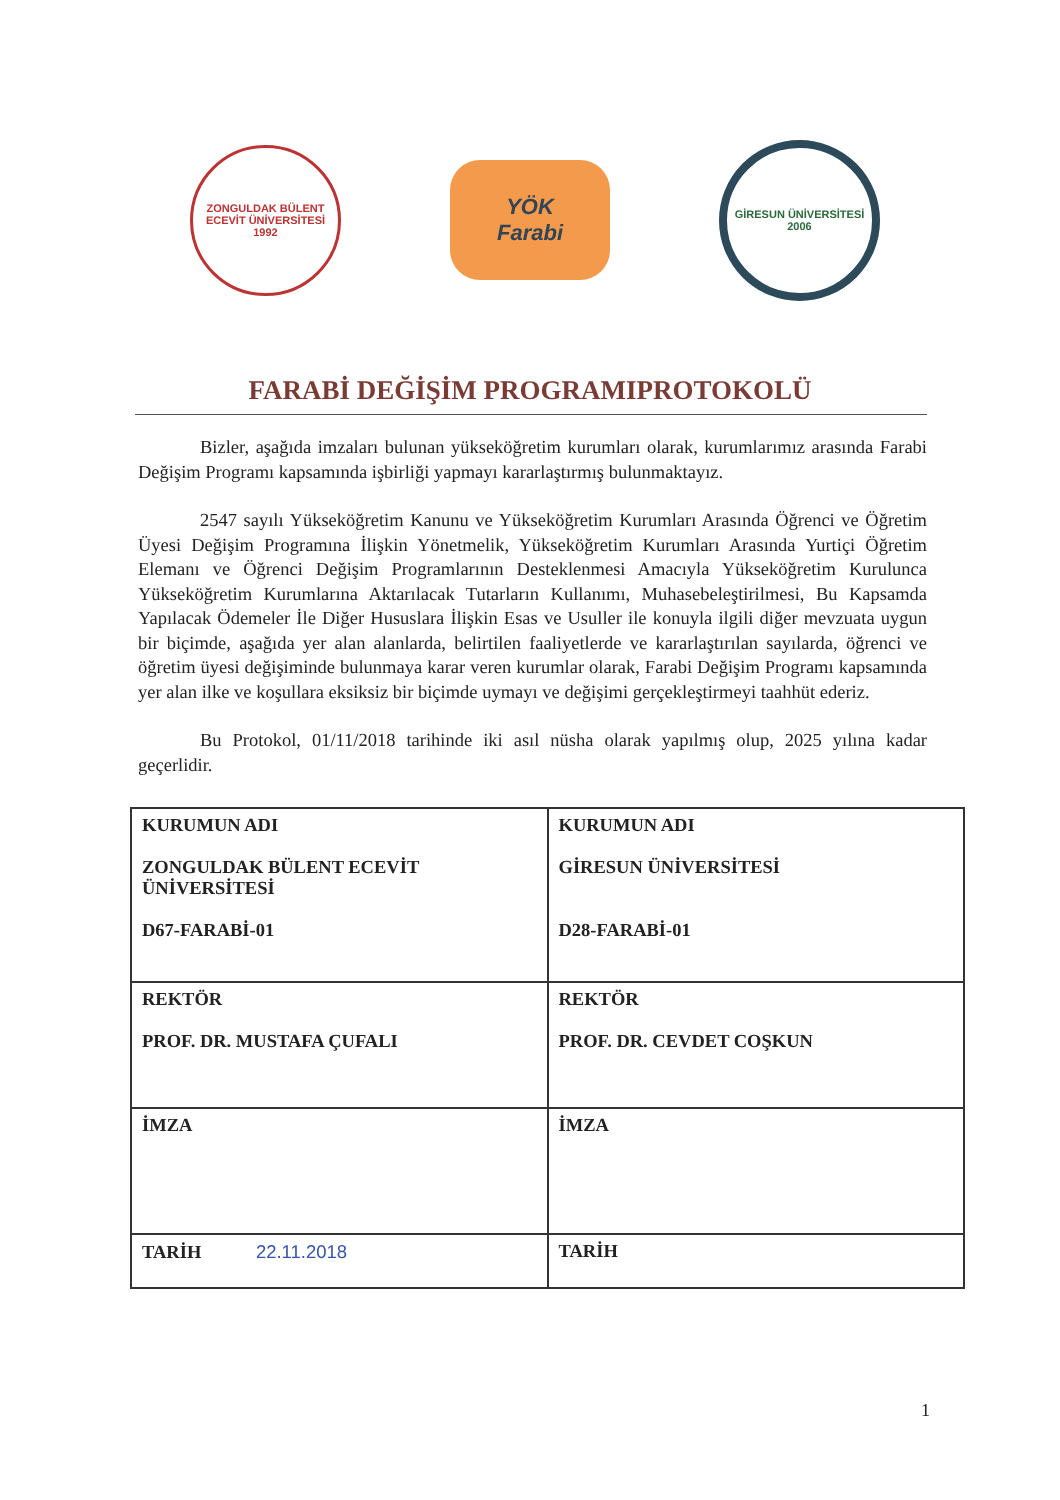ZONGULDAK BÜLENT ECEVİT ÜNİVERSİTESİ
1992
YÖK
Farabi
GİRESUN ÜNİVERSİTESİ
2006
FARABİ DEĞİŞİM PROGRAMIPROTOKOLÜ
Bizler, aşağıda imzaları bulunan yükseköğretim kurumları olarak, kurumlarımız arasında Farabi Değişim Programı kapsamında işbirliği yapmayı kararlaştırmış bulunmaktayız.
2547 sayılı Yükseköğretim Kanunu ve Yükseköğretim Kurumları Arasında Öğrenci ve Öğretim Üyesi Değişim Programına İlişkin Yönetmelik, Yükseköğretim Kurumları Arasında Yurtiçi Öğretim Elemanı ve Öğrenci Değişim Programlarının Desteklenmesi Amacıyla Yükseköğretim Kurulunca Yükseköğretim Kurumlarına Aktarılacak Tutarların Kullanımı, Muhasebeleştirilmesi, Bu Kapsamda Yapılacak Ödemeler İle Diğer Hususlara İlişkin Esas ve Usuller ile konuyla ilgili diğer mevzuata uygun bir biçimde, aşağıda yer alan alanlarda, belirtilen faaliyetlerde ve kararlaştırılan sayılarda, öğrenci ve öğretim üyesi değişiminde bulunmaya karar veren kurumlar olarak, Farabi Değişim Programı kapsamında yer alan ilke ve koşullara eksiksiz bir biçimde uymayı ve değişimi gerçekleştirmeyi taahhüt ederiz.
Bu Protokol, 01/11/2018 tarihinde iki asıl nüsha olarak yapılmış olup, 2025 yılına kadar geçerlidir.
| KURUMUN ADI ZONGULDAK BÜLENT ECEVİT ÜNİVERSİTESİ D67-FARABİ-01 | KURUMUN ADI GİRESUN ÜNİVERSİTESİ D28-FARABİ-01 |
| REKTÖR PROF. DR. MUSTAFA ÇUFALI | REKTÖR PROF. DR. CEVDET COŞKUN |
| İMZA | İMZA |
| TARİH 22.11.2018 | TARİH |
1